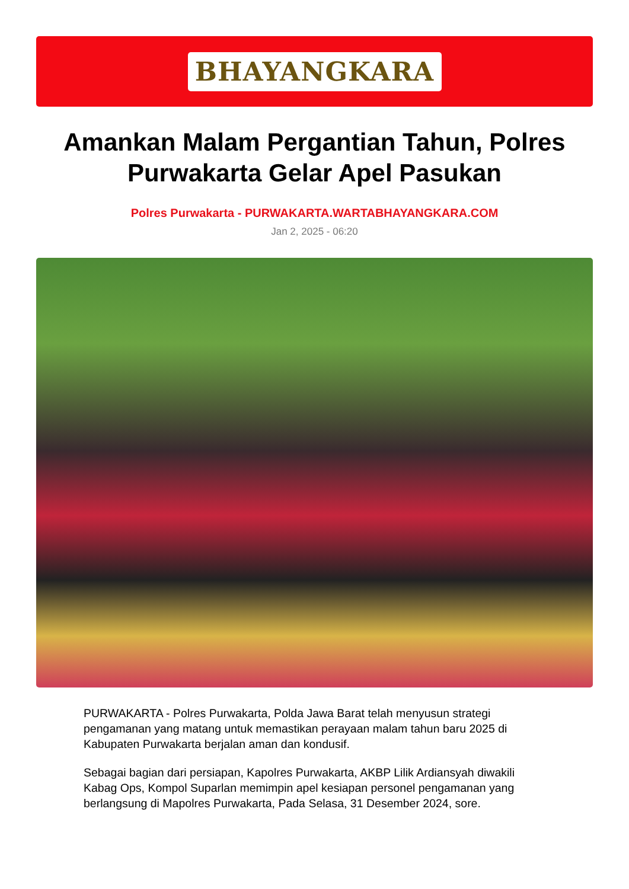BHAYANGKARA
Amankan Malam Pergantian Tahun, Polres Purwakarta Gelar Apel Pasukan
Polres Purwakarta - PURWAKARTA.WARTABHAYANGKARA.COM
Jan 2, 2025 - 06:20
PURWAKARTA - Polres Purwakarta, Polda Jawa Barat telah menyusun strategi pengamanan yang matang untuk memastikan perayaan malam tahun baru 2025 di Kabupaten Purwakarta berjalan aman dan kondusif.
Sebagai bagian dari persiapan, Kapolres Purwakarta, AKBP Lilik Ardiansyah diwakili Kabag Ops, Kompol Suparlan memimpin apel kesiapan personel pengamanan yang berlangsung di Mapolres Purwakarta, Pada Selasa, 31 Desember 2024, sore.